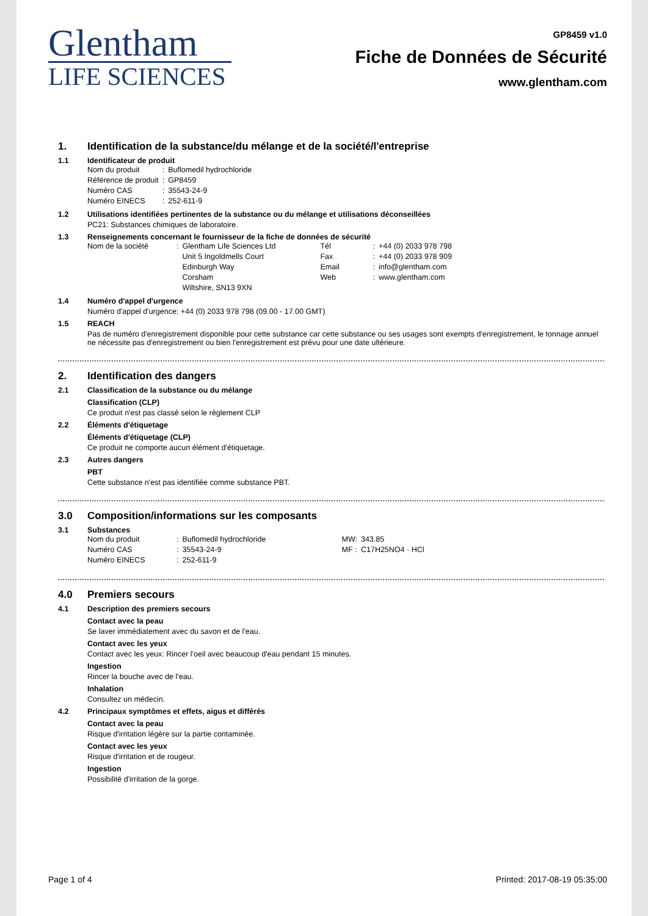Glentham
LIFE SCIENCES
GP8459 v1.0
Fiche de Données de Sécurité
www.glentham.com
1. Identification de la substance/du mélange et de la société/l'entreprise
1.1 Identificateur de produit
| Nom du produit | : | Buflomedil hydrochloride |
| Référence de produit | : | GP8459 |
| Numéro CAS | : | 35543-24-9 |
| Numéro EINECS | : | 252-611-9 |
1.2 Utilisations identifiées pertinentes de la substance ou du mélange et utilisations déconseillées
PC21: Substances chimiques de laboratoire.
1.3 Renseignements concernant le fournisseur de la fiche de données de sécurité
| Nom de la société | : | Glentham Life Sciences Ltd | Tél | : | +44 (0) 2033 978 798 |
| | | Unit 5 Ingoldmells Court | Fax | : | +44 (0) 2033 978 909 |
| | | Edinburgh Way | Email | : | info@glentham.com |
| | | Corsham | Web | : | www.glentham.com |
| | | Wiltshire, SN13 9XN | | | |
1.4 Numéro d'appel d'urgence
Numéro d'appel d'urgence: +44 (0) 2033 978 798 (09.00 - 17.00 GMT)
1.5 REACH
Pas de numéro d'enregistrement disponible pour cette substance car cette substance ou ses usages sont exempts d'enregistrement, le tonnage annuel ne nécessite pas d'enregistrement ou bien l'enregistrement est prévu pour une date ultérieure.
2. Identification des dangers
2.1 Classification de la substance ou du mélange
Classification (CLP)
Ce produit n'est pas classé selon le règlement CLP
2.2 Éléments d'étiquetage
Éléments d'étiquetage (CLP)
Ce produit ne comporte aucun élément d'étiquetage.
2.3 Autres dangers
PBT
Cette substance n'est pas identifiée comme substance PBT.
3.0 Composition/informations sur les composants
3.1 Substances
| Nom du produit | : | Buflomedil hydrochloride | MW: | 343.85 |
| Numéro CAS | : | 35543-24-9 | MF : | C17H25NO4 · HCl |
| Numéro EINECS | : | 252-611-9 | | |
4.0 Premiers secours
4.1 Description des premiers secours
Contact avec la peau
Se laver immédiatement avec du savon et de l'eau.
Contact avec les yeux
Contact avec les yeux: Rincer l'oeil avec beaucoup d'eau pendant 15 minutes.
Ingestion
Rincer la bouche avec de l'eau.
Inhalation
Consultez un médecin.
4.2 Principaux symptômes et effets, aigus et différés
Contact avec la peau
Risque d'irritation légère sur la partie contaminée.
Contact avec les yeux
Risque d'irritation et de rougeur.
Ingestion
Possibilité d'irritation de la gorge.
Page 1 of 4 Printed: 2017-08-19 05:35:00